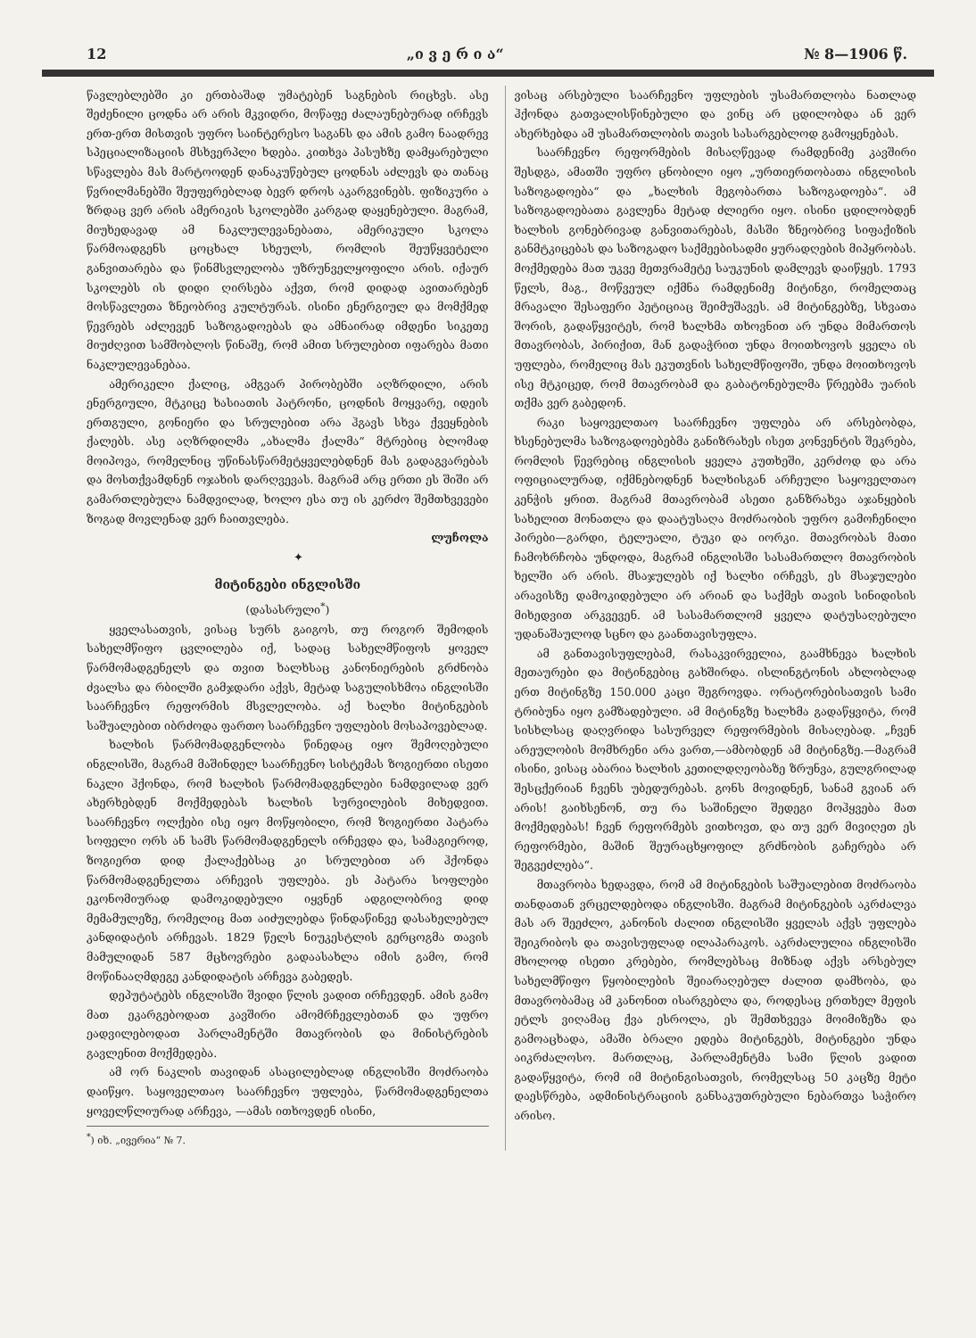12 „ი ვ ე რ ი ა“№ 8—1906 წ.
წავლებლებში კი ერთბაშად უმატებენ საგნების რიცხვს. ასე შეძენილი ცოდნა არ არის მკვიდრი, მოწაფე ძალაუნებურად ირჩევს ერთ-ერთ მისთვის უფრო საინტერესო საგანს და ამის გამო ნაადრევ სპეციალიზაციის მსხვერპლი ხდება. კითხვა პასუხზე დამყარებული სწავლება მას მარტოოდენ დანაკუწებულ ცოდნას აძლევს და თანაც წვრილმანებში შეუფერებლად ბევრ დროს აკარგვინებს. ფიზიკური ა ზრდაც ვერ არის ამერიკის სკოლებში კარგად დაყენებული. მაგრამ, მიუხედავად ამ ნაკლულევანებათა, ამერიკული სკოლა წარმოადგენს ცოცხალ სხეულს, რომლის შეუწყვეტელი განვითარება და წინმსვლელობა უზრუნველყოფილი არის. იქაურ სკოლებს ის დიდი ღირსება აქვთ, რომ დიდად ავითარებენ მოსწავლეთა ზნეობრივ კულტურას. ისინი ენერგიულ და მომქმედ წევრებს აძლევენ საზოგადოებას და ამნაირად იმდენი სიკეთე მიუძღვით სამშობლოს წინაშე, რომ ამით სრულებით იფარება მათი ნაკლულევანებაა.
ამერიკელი ქალიც, ამგვარ პირობებში აღზრდილი, არის ენერგიული, მტკიცე ხასიათის პატრონი, ცოდნის მოყვარე, იდეის ერთგული, გონიერი და სრულებით არა ჰგავს სხვა ქვეყნების ქალებს. ასე აღზრდილმა „ახალმა ქალმა“ მტრებიც ბლომად მოიპოვა, რომელნიც უწინასწარმეტყველებდნენ მას გადაგვარებას და მოსთქვამდნენ ოჯახის დარღვევას. მაგრამ არც ერთი ეს შიში არ გამართლებულა ნამდვილად, ხოლო ესა თუ ის კერძო შემთხვევები ზოგად მოვლენად ვერ ჩაითვლება.
ლუჩოლა
✦
მიტინგები ინგლისში
(დასასრული<sup>*</sup>)
ყველასათვის, ვისაც სურს გაიგოს, თუ როგორ შემოდის სახელმწიფო ცვლილება იქ, სადაც სახელმწიფოს ყოველ წარმომადგენელს და თვით ხალხსაც კანონიერების გრძნობა ძვალსა და რბილში გამჯდარი აქვს, მეტად საგულისხმოა ინგლისში საარჩევნო რეფორმის მსვლელობა. აქ ხალხი მიტინგების საშუალებით იბრძოდა ფართო საარჩევნო უფლების მოსაპოვებლად.
ხალხის წარმომადგენლობა წინედაც იყო შემოღებული ინგლისში, მაგრამ მაშინდელ საარჩევნო სისტემას ზოგიერთი ისეთი ნაკლი ჰქონდა, რომ ხალხის წარმომადგენლები ნამდვილად ვერ ახერხებდენ მოქმედებას ხალხის სურვილების მიხედვით. საარჩევნო ოლქები ისე იყო მოწყობილი, რომ ზოგიერთი პატარა სოფელი ორს ან სამს წარმომადგენელს ირჩევდა და, სამაგიეროდ, ზოგიერთ დიდ ქალაქებსაც კი სრულებით არ ჰქონდა წარმომადგენელთა არჩევის უფლება. ეს პატარა სოფლები ეკონომიურად დამოკიდებული იყვნენ ადგილობრივ დიდ მემამულეზე, რომელიც მათ აიძულებდა წინდაწინვე დასახელებულ კანდიდატის არჩევას. 1829 წელს ნიუკესტლის გერცოგმა თავის მამულიდან 587 მცხოვრები გადაასახლა იმის გამო, რომ მოწინააღმდეგე კანდიდატის არჩევა გაბედეს.
დეპუტატებს ინგლისში შვიდი წლის ვადით ირჩევდენ. ამის გამო მათ ეკარგებოდათ კავშირი ამომრჩევლებთან და უფრო ეადვილებოდათ პარლამენტში მთავრობის და მინისტრების გავლენით მოქმედება.
ამ ორ ნაკლის თავიდან ასაცილებლად ინგლისში მოძრაობა დაიწყო. საყოველთაო საარჩევნო უფლება, წარმომადგენელთა ყოველწლიურად არჩევა, —ამას ითხოვდენ ისინი,
<sup>*</sup>) იხ. „ივერია“ № 7.
ვისაც არსებული საარჩევნო უფლების უსამართლობა ნათლად ჰქონდა გათვალისწინებული და ვინც არ ცდილობდა ან ვერ ახერხებდა ამ უსამართლობის თავის სასარგებლოდ გამოყენებას.
საარჩევნო რეფორმების მისაღწევად რამდენიმე კავშირი შესდგა, ამათში უფრო ცნობილი იყო „ურთიერთობათა ინგლისის საზოგადოება“ და „ხალხის მეგობართა საზოგადოება“. ამ საზოგადოებათა გავლენა მეტად ძლიერი იყო. ისინი ცდილობდენ ხალხის გონებრივად განვითარებას, მასში ზნეობრივ სიფაქიზის განმტკიცებას და საზოგადო საქმეებისადმი ყურადღების მიპყრობას. მოქმედება მათ უკვე მეთვრამეტე საუკუნის დამლევს დაიწყეს. 1793 წელს, მაგ., მოწვეულ იქმნა რამდენიმე მიტინგი, რომელთაც მრავალი შესაფერი პეტიციაც შეიმუშავეს. ამ მიტინგებზე, სხვათა შორის, გადაწყვიტეს, რომ ხალხმა თხოვნით არ უნდა მიმართოს მთავრობას, პირიქით, მან გადაჭრით უნდა მოითხოვოს ყველა ის უფლება, რომელიც მას ეკუთვნის სახელმწიფოში, უნდა მოითხოვოს ისე მტკიცედ, რომ მთავრობამ და გაბატონებულმა წრეებმა უარის თქმა ვერ გაბედონ.
რაკი საყოველთაო საარჩევნო უფლება არ არსებობდა, ხსენებულმა საზოგადოებებმა განიზრახეს ისეთ კონვენტის შეკრება, რომლის წევრებიც ინგლისის ყველა კუთხეში, კერძოდ და არა ოფიციალურად, იქმნებოდნენ ხალხისგან არჩეული საყოველთაო კენჭის ყრით. მაგრამ მთავრობამ ასეთი განზრახვა აჯანყების სახელით მონათლა და დაატუსაღა მოძრაობის უფრო გამოჩენილი პირები—გარდი, ტელუალი, ტუკი და იორკი. მთავრობას მათი ჩამოხრჩობა უნდოდა, მაგრამ ინგლისში სასამართლო მთავრობის ხელში არ არის. მსაჯულებს იქ ხალხი ირჩევს, ეს მსაჯულები არავისზე დამოკიდებული არ არიან და საქმეს თავის სინიდისის მიხედვით არკვევენ. ამ სასამართლომ ყველა დატუსაღებული უდანაშაულოდ სცნო და გაანთავისუფლა.
ამ განთავისუფლებამ, რასაკვირველია, გაამხნევა ხალხის მეთაურები და მიტინგებიც გახშირდა. ისლინგტონის ახლობლად ერთ მიტინგზე 150.000 კაცი შეგროვდა. ორატორებისათვის სამი ტრიბუნა იყო გამზადებული. ამ მიტინგზე ხალხმა გადაწყვიტა, რომ სისხლსაც დაღვრიდა სასურველ რეფორმების მისაღებად. „ჩვენ არეულობის მომხრენი არა ვართ,—ამბობდენ ამ მიტინგზე.—მაგრამ ისინი, ვისაც აბარია ხალხის კეთილდღეობაზე ზრუნვა, გულგრილად შესცქერიან ჩვენს უბედურებას. გონს მოვიდნენ, სანამ გვიან არ არის! გაიხსენონ, თუ რა საშინელი შედეგი მოჰყვება მათ მოქმედებას! ჩვენ რეფორმებს ვითხოვთ, და თუ ვერ მივიღეთ ეს რეფორმები, მაშინ შეურაცხყოფილ გრძნობის გაჩერება არ შეგვეძლება“.
მთავრობა ხედავდა, რომ ამ მიტინგების საშუალებით მოძრაობა თანდათან ვრცელდებოდა ინგლისში. მაგრამ მიტინგების აკრძალვა მას არ შეეძლო, კანონის ძალით ინგლისში ყველას აქვს უფლება შეიკრიბოს და თავისუფლად ილაპარაკოს. აკრძალულია ინგლისში მხოლოდ ისეთი კრებები, რომლებსაც მიზნად აქვს არსებულ სახელმწიფო წყობილების შეიარაღებულ ძალით დამხობა, და მთავრობამაც ამ კანონით ისარგებლა და, როდესაც ერთხელ მეფის ეტლს ვიღამაც ქვა ესროლა, ეს შემთხვევა მოიმიზეზა და გამოაცხადა, ამაში ბრალი ედება მიტინგებს, მიტინგები უნდა აიკრძალოსო. მართლაც, პარლამენტმა სამი წლის ვადით გადაწყვიტა, რომ იმ მიტინგისათვის, რომელსაც 50 კაცზე მეტი დაესწრება, ადმინისტრაციის განსაკუთრებული ნებართვა საჭირო არისო.